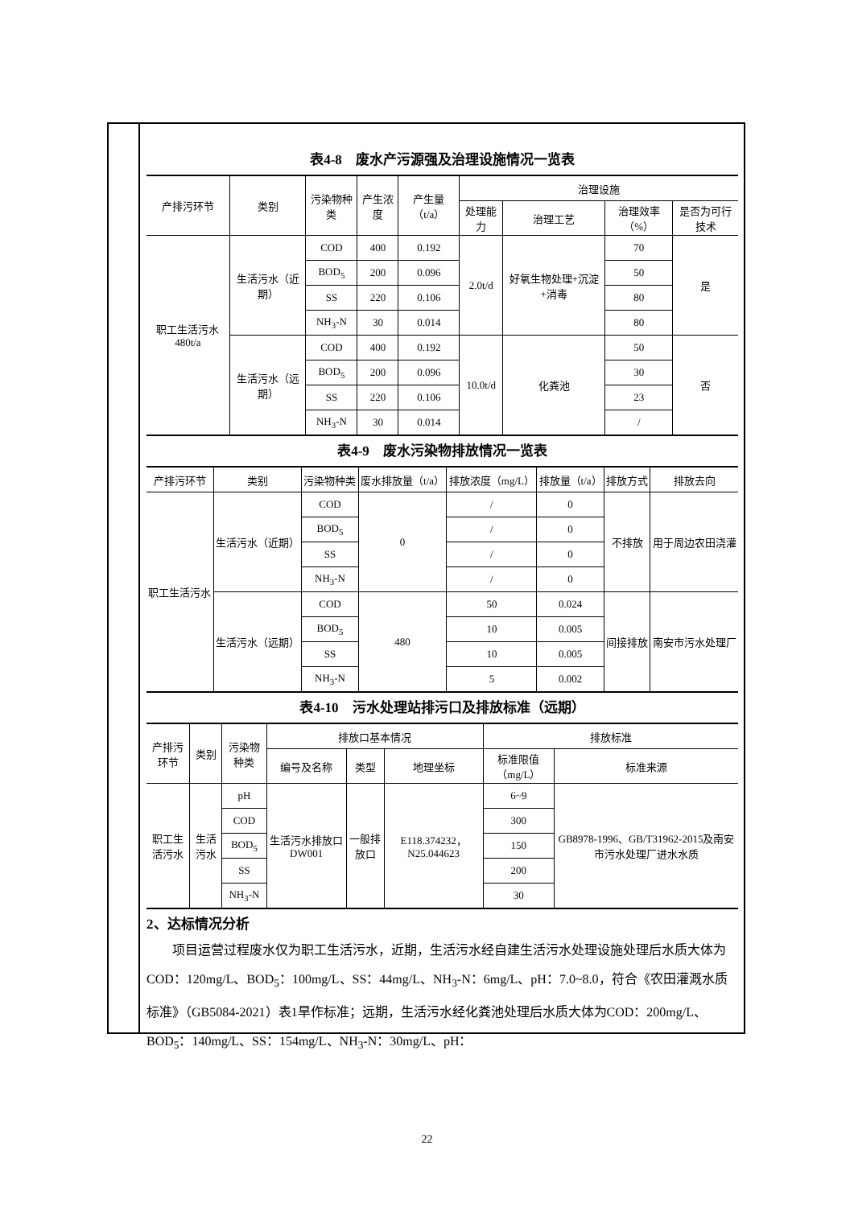表4-8　废水产污源强及治理设施情况一览表
| 产排污环节 | 类别 | 污染物种类 | 产生浓度 | 产生量（t/a） | 治理设施 | | | |
| --- | --- | --- | --- | --- | --- | --- | --- | --- |
| | | | | | 处理能力 | 治理工艺 | 治理效率（%） | 是否为可行技术 |
| 职工生活污水 480t/a | 生活污水（近期） | COD | 400 | 0.192 | 2.0t/d | 好氧生物处理+沉淀+消毒 | 70 | 是 |
| | | BOD<sub>5</sub> | 200 | 0.096 | | | 50 | |
| | | SS | 220 | 0.106 | | | 80 | |
| | | NH<sub>3</sub>-N | 30 | 0.014 | | | 80 | |
| | 生活污水（远期） | COD | 400 | 0.192 | 10.0t/d | 化粪池 | 50 | 否 |
| | | BOD<sub>5</sub> | 200 | 0.096 | | | 30 | |
| | | SS | 220 | 0.106 | | | 23 | |
| | | NH<sub>3</sub>-N | 30 | 0.014 | | | / | |
表4-9　废水污染物排放情况一览表
| 产排污环节 | 类别 | 污染物种类 | 废水排放量（t/a） | 排放浓度（mg/L） | 排放量（t/a） | 排放方式 | 排放去向 |
| --- | --- | --- | --- | --- | --- | --- | --- |
| 职工生活污水 | 生活污水（近期） | COD | 0 | / | 0 | 不排放 | 用于周边农田浇灌 |
| | | BOD<sub>5</sub> | | / | 0 | | |
| | | SS | | / | 0 | | |
| | | NH<sub>3</sub>-N | | / | 0 | | |
| | 生活污水（远期） | COD | 480 | 50 | 0.024 | 间接排放 | 南安市污水处理厂 |
| | | BOD<sub>5</sub> | | 10 | 0.005 | | |
| | | SS | | 10 | 0.005 | | |
| | | NH<sub>3</sub>-N | | 5 | 0.002 | | |
表4-10　污水处理站排污口及排放标准（远期）
| 产排污环节 | 类别 | 污染物种类 | 排放口基本情况 | | | 排放标准 | |
| --- | --- | --- | --- | --- | --- | --- | --- |
| | | | 编号及名称 | 类型 | 地理坐标 | 标准限值（mg/L） | 标准来源 |
| 职工生活污水 | 生活污水 | pH | 生活污水排放口 DW001 | 一般排放口 | E118.374232，N25.044623 | 6~9 | GB8978-1996、GB/T31962-2015及南安市污水处理厂进水水质 |
| | | COD | | | | 300 | |
| | | BOD<sub>5</sub> | | | | 150 | |
| | | SS | | | | 200 | |
| | | NH<sub>3</sub>-N | | | | 30 | |
2、达标情况分析
项目运营过程废水仅为职工生活污水，近期，生活污水经自建生活污水处理设施处理后水质大体为COD：120mg/L、BOD<sub>5</sub>：100mg/L、SS：44mg/L、NH<sub>3</sub>-N：6mg/L、pH：7.0~8.0，符合《农田灌溉水质标准》（GB5084-2021）表1旱作标准；远期，生活污水经化粪池处理后水质大体为COD：200mg/L、BOD<sub>5</sub>：140mg/L、SS：154mg/L、NH<sub>3</sub>-N：30mg/L、pH：
22